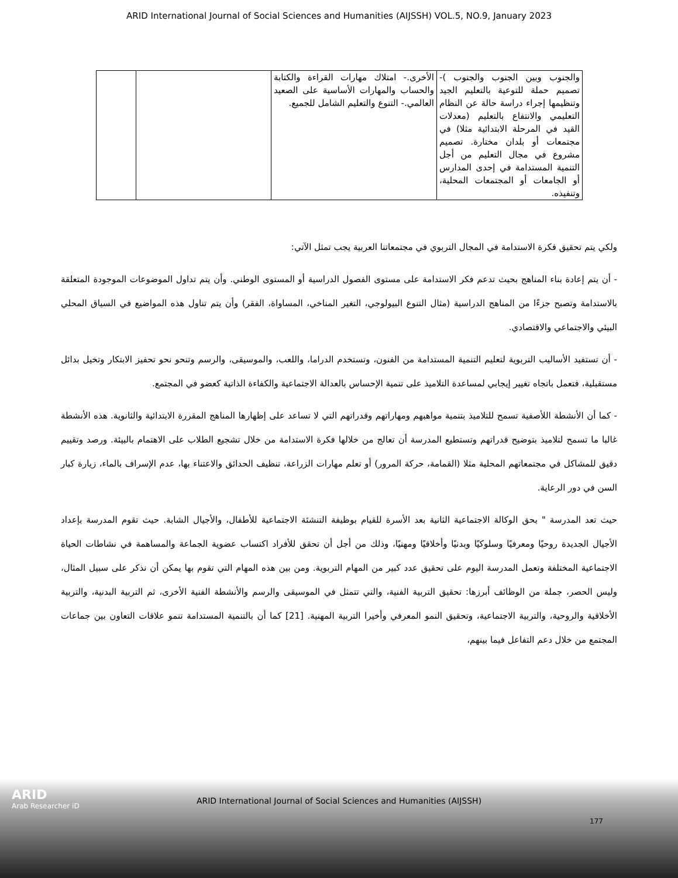ARID International Journal of Social Sciences and Humanities (AIJSSH) VOL.5, NO.9, January 2023
| والجنوب وبين الجنوب والجنوب )- تصميم حملة للتوعية بالتعليم الجيد وتنظيمها إجراء دراسة حالة عن النظام التعليمي والانتفاع بالتعليم (معدلات القيد في المرحلة الابتدائية مثلا) في مجتمعات أو بلدان مختارة. تصميم مشروع في مجال التعليم من أجل التنمية المستدامة في إحدى المدارس أو الجامعات أو المجتمعات المحلية، وتنفيذه. | الأخرى.- امتلاك مهارات القراءة والكتابة والحساب والمهارات الأساسية على الصعيد العالمي.- التنوع والتعليم الشامل للجميع. | | |
ولكي يتم تحقيق فكرة الاستدامة في المجال التربوي في مجتمعاتنا العربية يجب تمثل الآتي:
- أن يتم إعادة بناء المناهج بحيث تدعم فكر الاستدامة على مستوى الفصول الدراسية أو المستوى الوطني. وأن يتم تداول الموضوعات الموجودة المتعلقة بالاستدامة وتصبح جزءًا من المناهج الدراسية (مثال التنوع البيولوجي، التغير المناخي، المساواة، الفقر) وأن يتم تناول هذه المواضيع في السياق المحلي البيئي والاجتماعي والاقتصادي.
- أن تستفيد الأساليب التربوية لتعليم التنمية المستدامة من الفنون، وتستخدم الدراما، واللعب، والموسيقى، والرسم وتنحو نحو تحفيز الابتكار وتخيل بدائل مستقبلية، فتعمل باتجاه تغيير إيجابي لمساعدة التلاميذ على تنمية الإحساس بالعدالة الاجتماعية والكفاءة الذاتية كعضو في المجتمع.
- كما أن الأنشطة اللأصفية تسمح للتلاميذ بتنمية مواهبهم ومهاراتهم وقدراتهم التي لا تساعد على إظهارها المناهج المقررة الابتدائية والثانوية. هذه الأنشطة غالبا ما تسمح لتلاميذ بتوضيح قدراتهم وتستطيع المدرسة أن تعالج من خلالها فكرة الاستدامة من خلال تشجيع الطلاب على الاهتمام بالبيئة. ورصد وتقييم دقيق للمشاكل في مجتمعاتهم المحلية مثلا (القمامة، حركة المرور) أو تعلم مهارات الزراعة، تنظيف الحدائق والاعتناء بها، عدم الإسراف بالماء، زيارة كبار السن في دور الرعاية.
حيث تعد المدرسة " بحق الوكالة الاجتماعية الثانية بعد الأسرة للقيام بوظيفة التنشئة الاجتماعية للأطفال، والأجيال الشابة. حيث تقوم المدرسة بإعداد الأجيال الجديدة روحيًا ومعرفيًا وسلوكيًا وبدنيًا وأخلاقيًا ومهنيًا، وذلك من أجل أن تحقق للأفراد اكتساب عضوية الجماعة والمساهمة في نشاطات الحياة الاجتماعية المختلفة وتعمل المدرسة اليوم على تحقيق عدد كبير من المهام التربوية. ومن بين هذه المهام التي تقوم بها يمكن أن نذكر على سبيل المثال، وليس الحصر، جملة من الوظائف أبرزها: تحقيق التربية الفنية، والتي تتمثل في الموسيقى والرسم والأنشطة الفنية الأخرى، ثم التربية البدنية، والتربية الأخلاقية والروحية، والتربية الاجتماعية، وتحقيق النمو المعرفي وأخيرا التربية المهنية. [21] كما أن بالتنمية المستدامة تنمو علاقات التعاون بين جماعات المجتمع من خلال دعم التفاعل فيما بينهم،
ARID
Arab Researcher iD
ARID International Journal of Social Sciences and Humanities (AIJSSH)
177